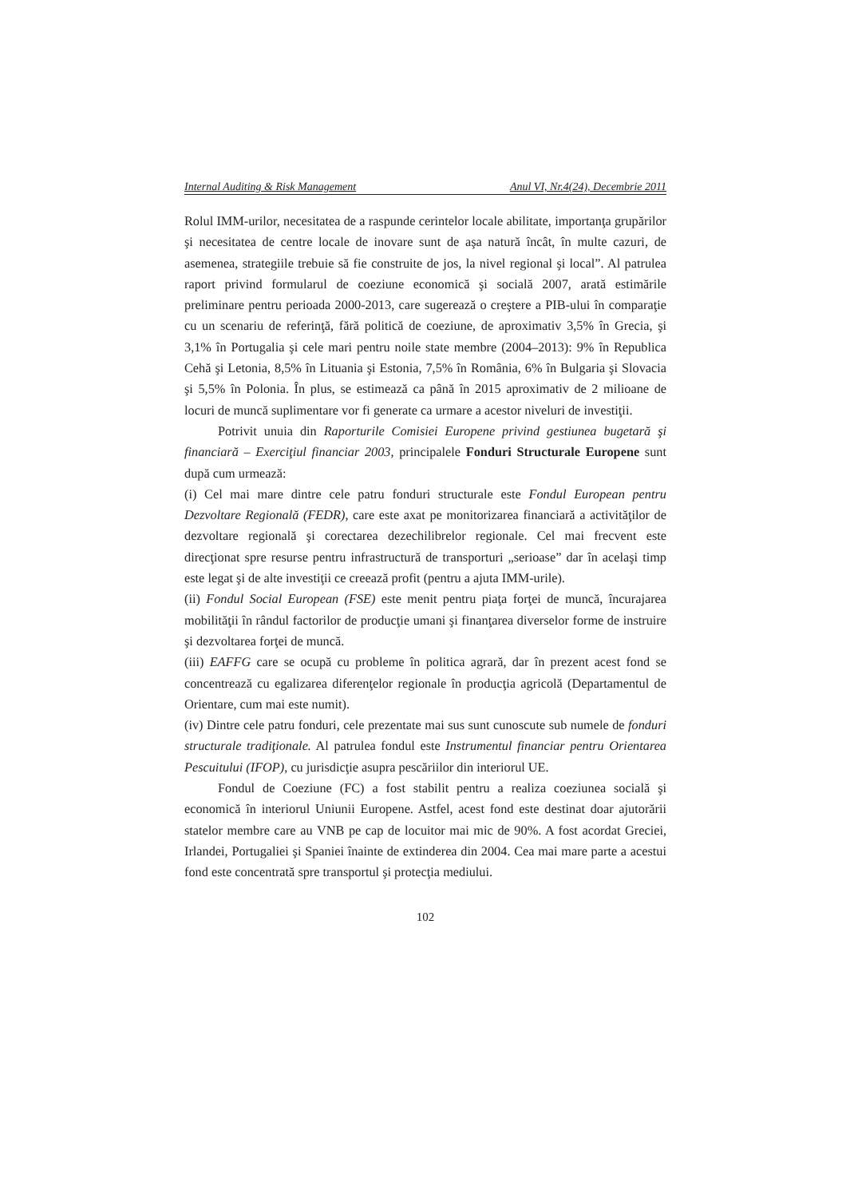Internal Auditing & Risk Management Anul VI, Nr.4(24), Decembrie 2011
Rolul IMM-urilor, necesitatea de a raspunde cerintelor locale abilitate, importanţa grupărilor şi necesitatea de centre locale de inovare sunt de aşa natură încât, în multe cazuri, de asemenea, strategiile trebuie să fie construite de jos, la nivel regional şi local”. Al patrulea raport privind formularul de coeziune economică şi socială 2007, arată estimările preliminare pentru perioada 2000-2013, care sugerează o creştere a PIB-ului în comparaţie cu un scenariu de referinţă, fără politică de coeziune, de aproximativ 3,5% în Grecia, şi 3,1% în Portugalia şi cele mari pentru noile state membre (2004–2013): 9% în Republica Cehă şi Letonia, 8,5% în Lituania şi Estonia, 7,5% în România, 6% în Bulgaria şi Slovacia şi 5,5% în Polonia. În plus, se estimează ca până în 2015 aproximativ de 2 milioane de locuri de muncă suplimentare vor fi generate ca urmare a acestor niveluri de investiţii.
Potrivit unuia din Raporturile Comisiei Europene privind gestiunea bugetară şi financiară – Exerciţiul financiar 2003, principalele Fonduri Structurale Europene sunt după cum urmează:
(i) Cel mai mare dintre cele patru fonduri structurale este Fondul European pentru Dezvoltare Regională (FEDR), care este axat pe monitorizarea financiară a activităţilor de dezvoltare regională şi corectarea dezechilibrelor regionale. Cel mai frecvent este direcţionat spre resurse pentru infrastructură de transporturi „serioase” dar în acelaşi timp este legat şi de alte investiţii ce creează profit (pentru a ajuta IMM-urile).
(ii) Fondul Social European (FSE) este menit pentru piaţa forţei de muncă, încurajarea mobilităţii în rândul factorilor de producţie umani şi finanţarea diverselor forme de instruire şi dezvoltarea forţei de muncă.
(iii) EAFFG care se ocupă cu probleme în politica agrară, dar în prezent acest fond se concentrează cu egalizarea diferenţelor regionale în producţia agricolă (Departamentul de Orientare, cum mai este numit).
(iv) Dintre cele patru fonduri, cele prezentate mai sus sunt cunoscute sub numele de fonduri structurale tradiţionale. Al patrulea fondul este Instrumentul financiar pentru Orientarea Pescuitului (IFOP), cu jurisdicţie asupra pescăriilor din interiorul UE.
Fondul de Coeziune (FC) a fost stabilit pentru a realiza coeziunea socială şi economică în interiorul Uniunii Europene. Astfel, acest fond este destinat doar ajutorării statelor membre care au VNB pe cap de locuitor mai mic de 90%. A fost acordat Greciei, Irlandei, Portugaliei şi Spaniei înainte de extinderea din 2004. Cea mai mare parte a acestui fond este concentrată spre transportul şi protecţia mediului.
102